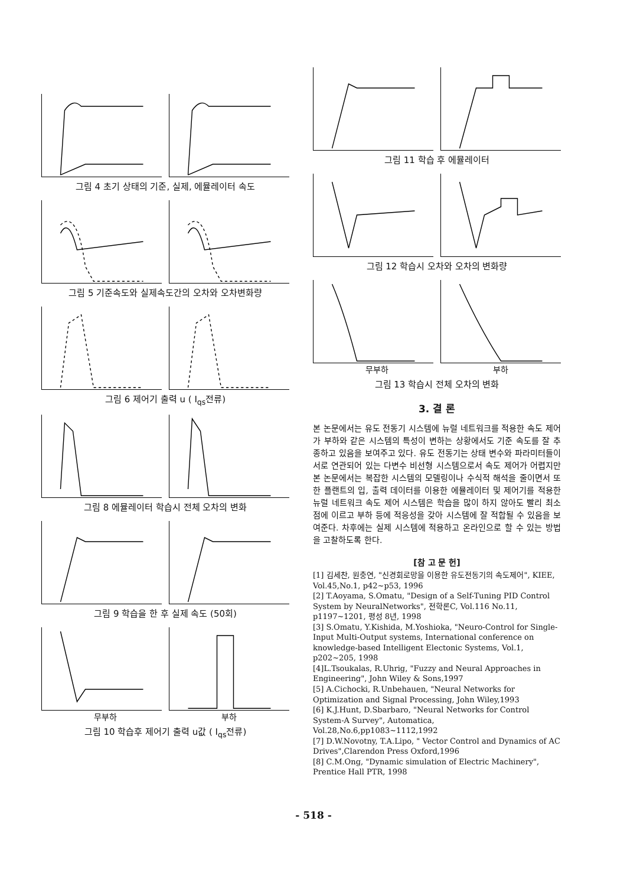그림 4 초기 상태의 기준, 실제, 에뮬레이터 속도
그림 5 기준속도와 실제속도간의 오차와 오차변화량
그림 6 제어기 출력 u ( I<sub>qs</sub>전류)
그림 8 에뮬레이터 학습시 전체 오차의 변화
그림 9 학습을 한 후 실제 속도 (50회)
무부하 부하
그림 10 학습후 제어기 출력 u값 ( I<sub>qs</sub>전류)
그림 11 학습 후 에뮬레이터
그림 12 학습시 오차와 오차의 변화량
무부하 부하
그림 13 학습시 전체 오차의 변화
3. 결 론
본 논문에서는 유도 전동기 시스템에 뉴럴 네트워크를 적용한 속도 제어가 부하와 같은 시스템의 특성이 변하는 상황에서도 기준 속도를 잘 추종하고 있음을 보여주고 있다. 유도 전동기는 상태 변수와 파라미터들이 서로 연관되어 있는 다변수 비선형 시스템으로서 속도 제어가 어렵지만 본 논문에서는 복잡한 시스템의 모델링이나 수식적 해석을 줄이면서 또한 플랜트의 입, 출력 데이터를 이용한 에뮬레이터 및 제어기를 적용한 뉴럴 네트워크 속도 제어 시스템은 학습을 많이 하지 않아도 빨리 최소점에 이르고 부하 등에 적응성을 갖아 시스템에 잘 적합될 수 있음을 보여준다. 차후에는 실제 시스템에 적용하고 온라인으로 할 수 있는 방법을 고찰하도록 한다.
[참 고 문 헌]
[1] 김세찬, 원충연, "신경회로망을 이용한 유도전동기의 속도제어", KIEE, Vol.45,No.1, p42~p53, 1996
[2] T.Aoyama, S.Omatu, "Design of a Self-Tuning PID Control System by NeuralNetworks", 전학론C, Vol.116 No.11, p1197~1201, 평성 8년, 1998
[3] S.Omatu, Y.Kishida, M.Yoshioka, "Neuro-Control for Single-Input Multi-Output systems, International conference on knowledge-based Intelligent Electonic Systems, Vol.1, p202~205, 1998
[4]L.Tsoukalas, R.Uhrig, "Fuzzy and Neural Approaches in Engineering", John Wiley & Sons,1997
[5] A.Cichocki, R.Unbehauen, "Neural Networks for Optimization and Signal Processing, John Wiley,1993
[6] K.J.Hunt, D.Sbarbaro, "Neural Networks for Control System-A Survey", Automatica, Vol.28,No.6,pp1083~1112,1992
[7] D.W.Novotny, T.A.Lipo, " Vector Control and Dynamics of AC Drives",Clarendon Press Oxford,1996
[8] C.M.Ong, "Dynamic simulation of Electric Machinery", Prentice Hall PTR, 1998
- 518 -